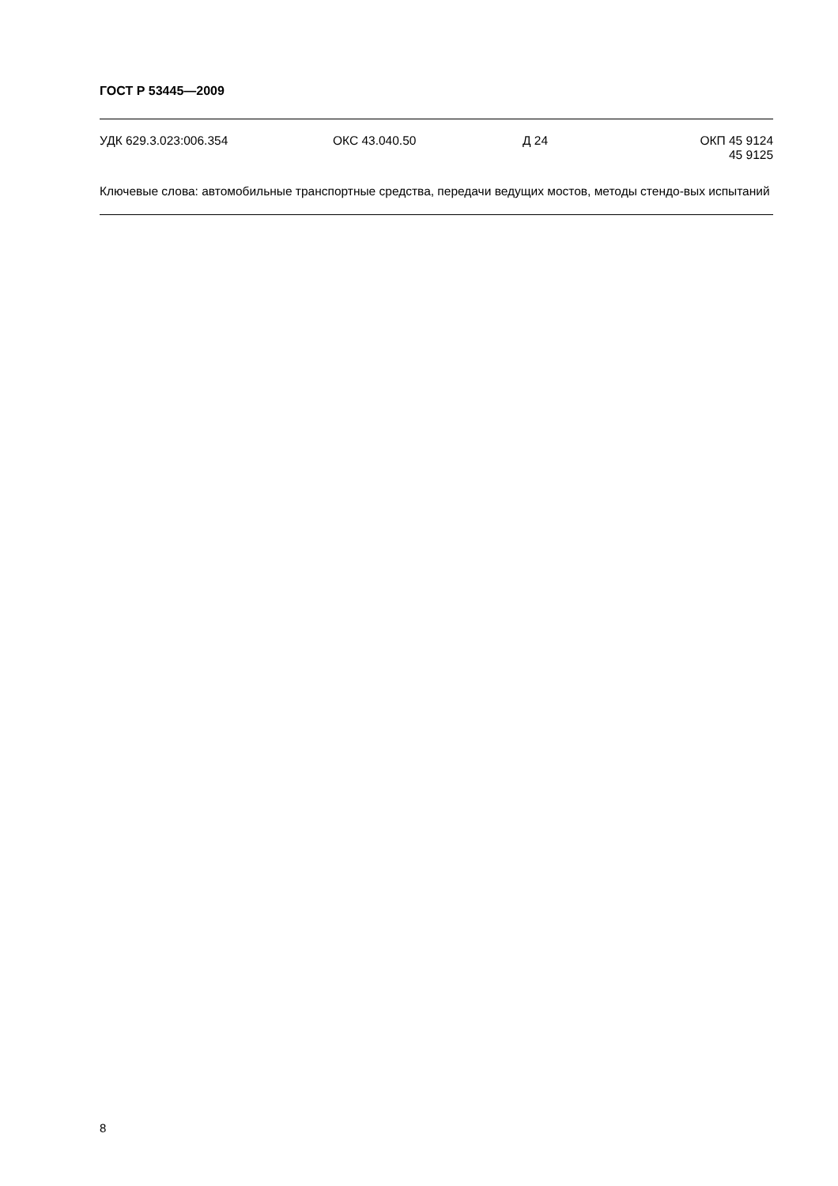ГОСТ Р 53445—2009
УДК 629.3.023:006.354 ОКС 43.040.50 Д 24 ОКП 45 9124
45 9125
Ключевые слова: автомобильные транспортные средства, передачи ведущих мостов, методы стендо-вых испытаний
8